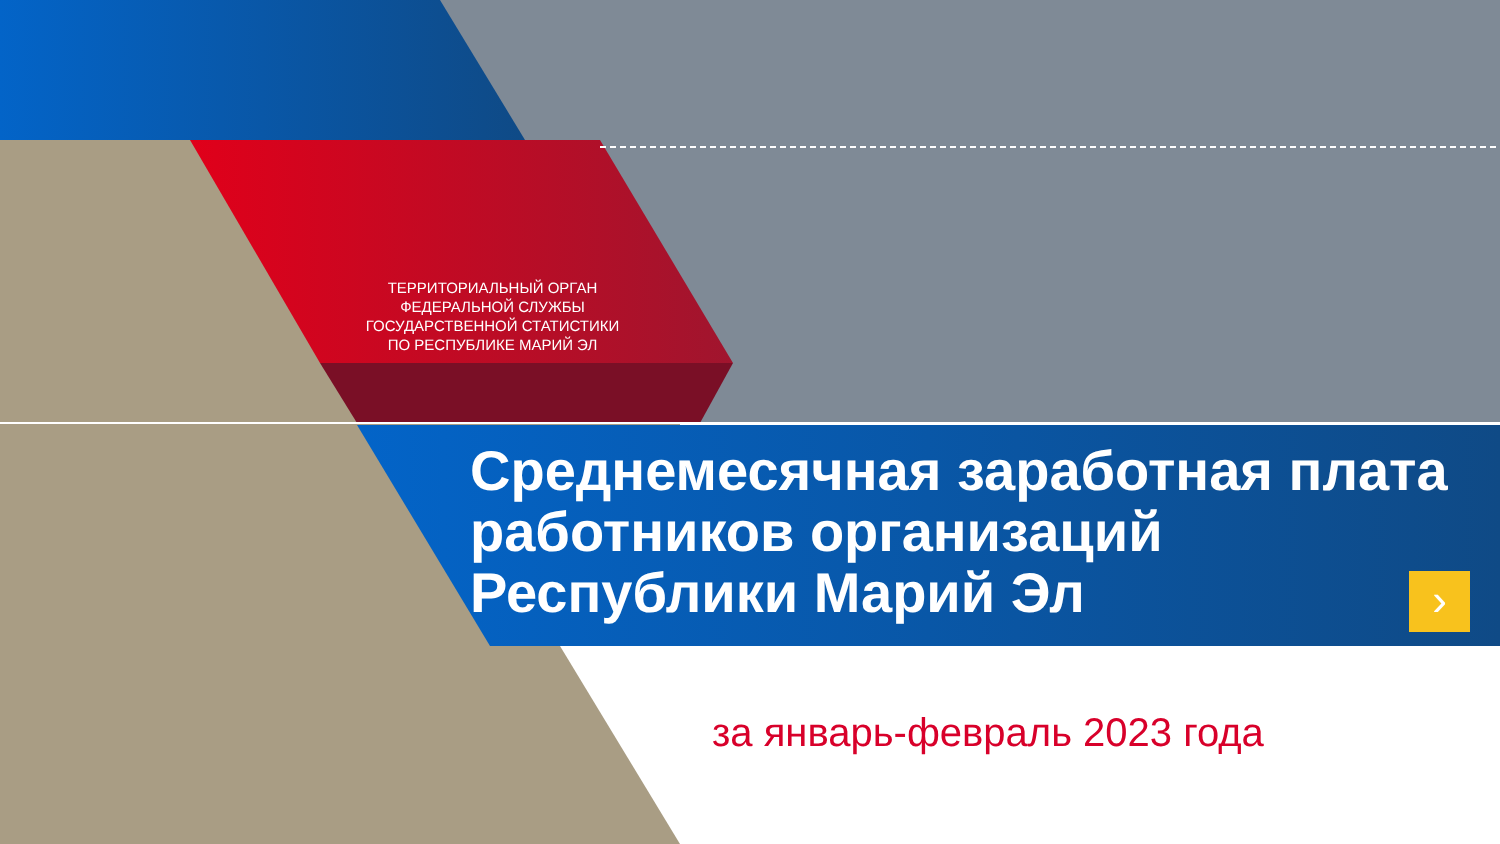ТЕРРИТОРИАЛЬНЫЙ ОРГАН
ФЕДЕРАЛЬНОЙ СЛУЖБЫ
ГОСУДАРСТВЕННОЙ СТАТИСТИКИ
ПО РЕСПУБЛИКЕ МАРИЙ ЭЛ
Среднемесячная заработная плата работников организаций Республики Марий Эл
›
за январь-февраль 2023 года